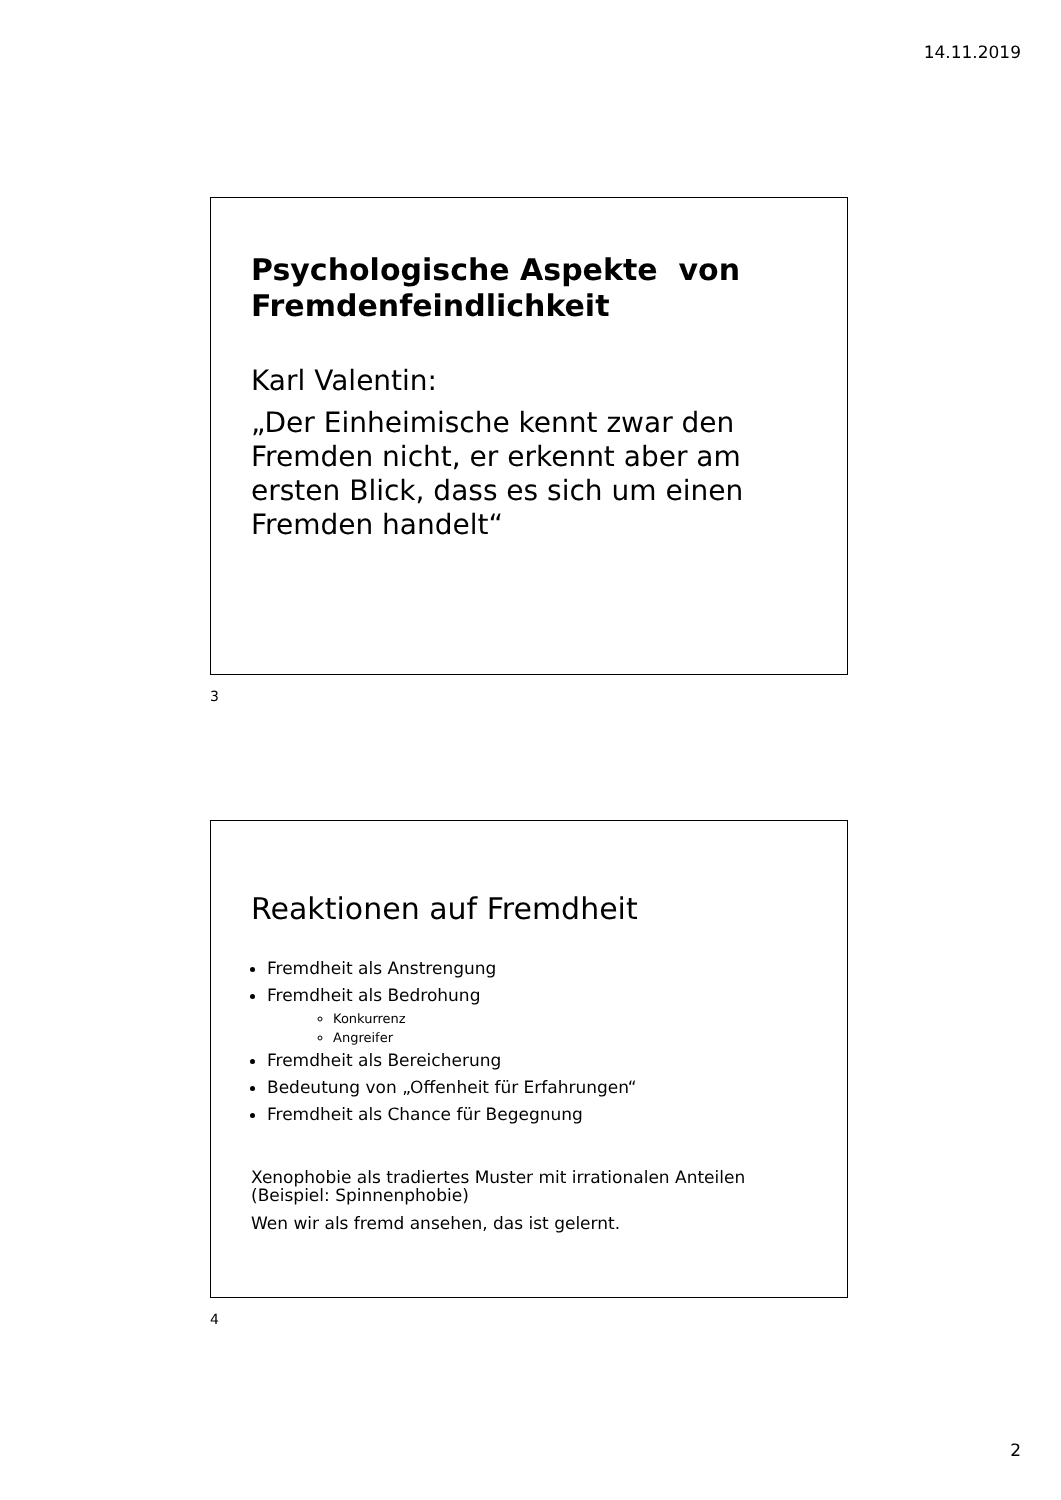14.11.2019
Psychologische Aspekte von Fremdenfeindlichkeit
Karl Valentin:
„Der Einheimische kennt zwar den Fremden nicht, er erkennt aber am ersten Blick, dass es sich um einen Fremden handelt“
3
Reaktionen auf Fremdheit
Fremdheit als Anstrengung
Fremdheit als Bedrohung
Konkurrenz
Angreifer
Fremdheit als Bereicherung
Bedeutung von „Offenheit für Erfahrungen“
Fremdheit als Chance für Begegnung
Xenophobie als tradiertes Muster mit irrationalen Anteilen (Beispiel: Spinnenphobie)
Wen wir als fremd ansehen, das ist gelernt.
4
2